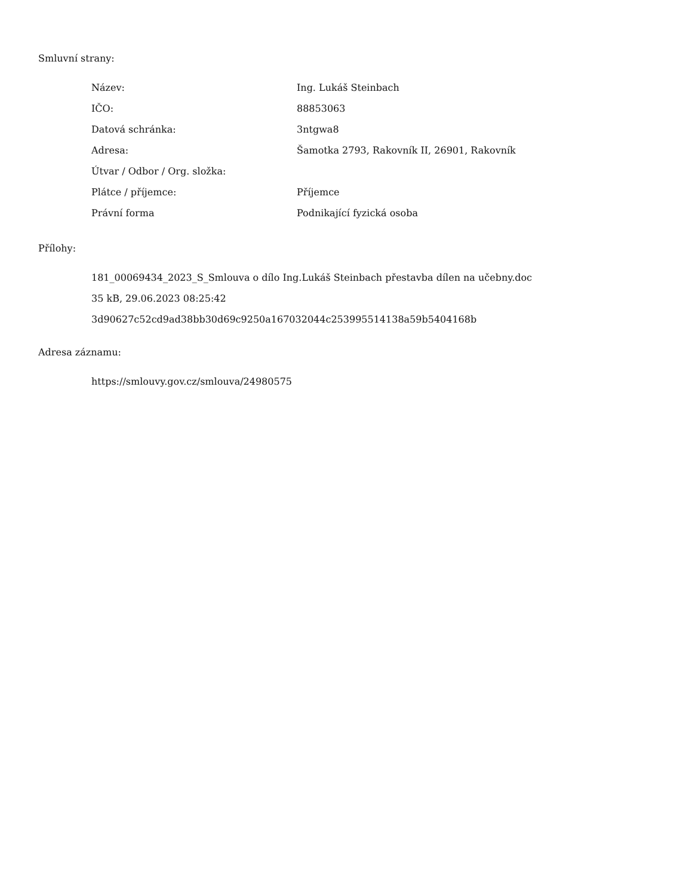Smluvní strany:
| Název: | Ing. Lukáš Steinbach |
| IČO: | 88853063 |
| Datová schránka: | 3ntgwa8 |
| Adresa: | Šamotka 2793, Rakovník II, 26901, Rakovník |
| Útvar / Odbor / Org. složka: | |
| Plátce / příjemce: | Příjemce |
| Právní forma | Podnikající fyzická osoba |
Přílohy:
181_00069434_2023_S_Smlouva o dílo Ing.Lukáš Steinbach přestavba dílen na učebny.doc
35 kB, 29.06.2023 08:25:42
3d90627c52cd9ad38bb30d69c9250a167032044c253995514138a59b5404168b
Adresa záznamu:
https://smlouvy.gov.cz/smlouva/24980575